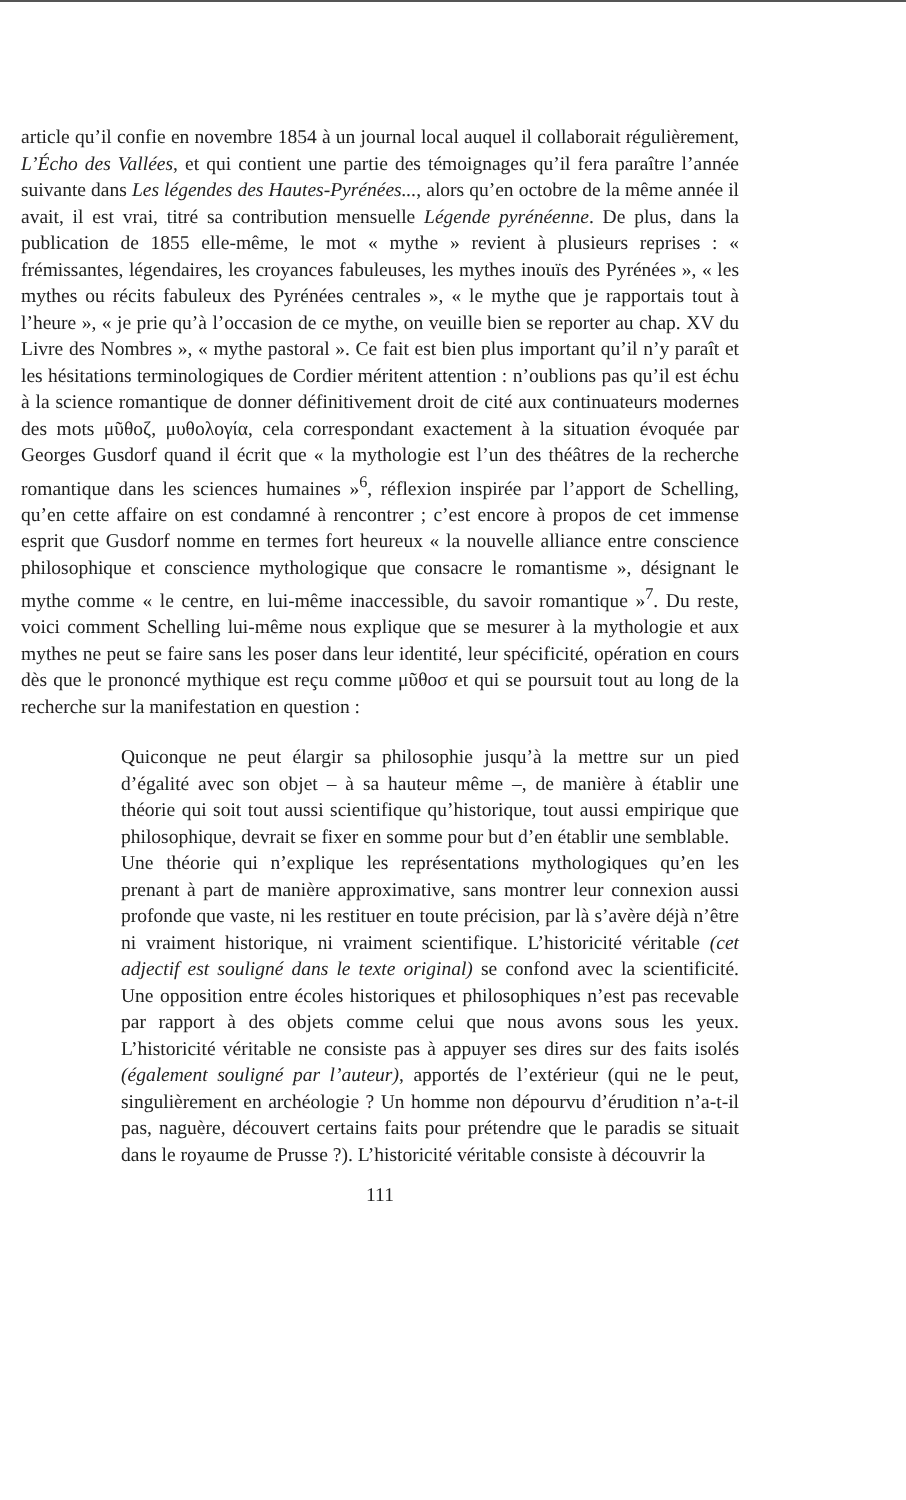article qu’il confie en novembre 1854 à un journal local auquel il collaborait régulièrement, L’Écho des Vallées, et qui contient une partie des témoignages qu’il fera paraître l’année suivante dans Les légendes des Hautes-Pyrénées..., alors qu’en octobre de la même année il avait, il est vrai, titré sa contribution mensuelle Légende pyrénéenne. De plus, dans la publication de 1855 elle-même, le mot « mythe » revient à plusieurs reprises : « frémissantes, légendaires, les croyances fabuleuses, les mythes inouïs des Pyrénées », « les mythes ou récits fabuleux des Pyrénées centrales », « le mythe que je rapportais tout à l’heure », « je prie qu’à l’occasion de ce mythe, on veuille bien se reporter au chap. XV du Livre des Nombres », « mythe pastoral ». Ce fait est bien plus important qu’il n’y paraît et les hésitations terminologiques de Cordier méritent attention : n’oublions pas qu’il est échu à la science romantique de donner définitivement droit de cité aux continuateurs modernes des mots μῦθοζ, μυθολογία, cela correspondant exactement à la situation évoquée par Georges Gusdorf quand il écrit que « la mythologie est l’un des théâtres de la recherche romantique dans les sciences humaines »<sup>6</sup>, réflexion inspirée par l’apport de Schelling, qu’en cette affaire on est condamné à rencontrer ; c’est encore à propos de cet immense esprit que Gusdorf nomme en termes fort heureux « la nouvelle alliance entre conscience philosophique et conscience mythologique que consacre le romantisme », désignant le mythe comme « le centre, en lui-même inaccessible, du savoir romantique »<sup>7</sup>. Du reste, voici comment Schelling lui-même nous explique que se mesurer à la mythologie et aux mythes ne peut se faire sans les poser dans leur identité, leur spécificité, opération en cours dès que le prononcé mythique est reçu comme μῦθοσ et qui se poursuit tout au long de la recherche sur la manifestation en question :
Quiconque ne peut élargir sa philosophie jusqu’à la mettre sur un pied d’égalité avec son objet – à sa hauteur même –, de manière à établir une théorie qui soit tout aussi scientifique qu’historique, tout aussi empirique que philosophique, devrait se fixer en somme pour but d’en établir une semblable.
Une théorie qui n’explique les représentations mythologiques qu’en les prenant à part de manière approximative, sans montrer leur connexion aussi profonde que vaste, ni les restituer en toute précision, par là s’avère déjà n’être ni vraiment historique, ni vraiment scientifique. L’historicité véritable (cet adjectif est souligné dans le texte original) se confond avec la scientificité. Une opposition entre écoles historiques et philosophiques n’est pas recevable par rapport à des objets comme celui que nous avons sous les yeux. L’historicité véritable ne consiste pas à appuyer ses dires sur des faits isolés (également souligné par l’auteur), apportés de l’extérieur (qui ne le peut, singulièrement en archéologie ? Un homme non dépourvu d’érudition n’a-t-il pas, naguère, découvert certains faits pour prétendre que le paradis se situait dans le royaume de Prusse ?). L’historicité véritable consiste à découvrir la
111